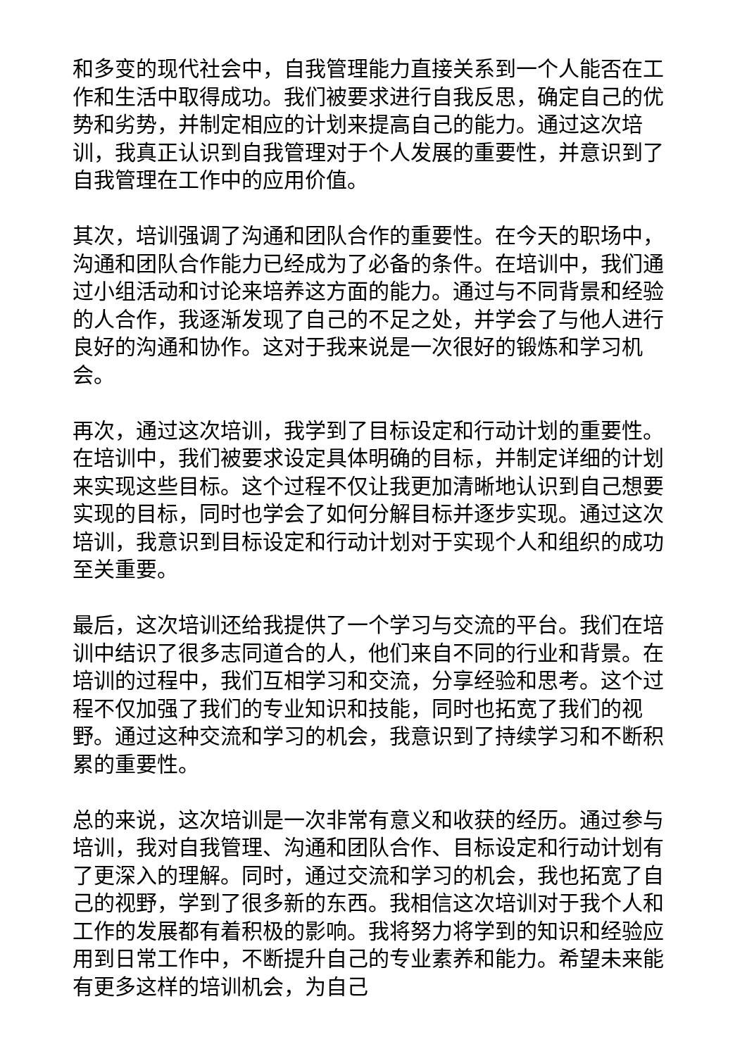和多变的现代社会中，自我管理能力直接关系到一个人能否在工作和生活中取得成功。我们被要求进行自我反思，确定自己的优势和劣势，并制定相应的计划来提高自己的能力。通过这次培训，我真正认识到自我管理对于个人发展的重要性，并意识到了自我管理在工作中的应用价值。
其次，培训强调了沟通和团队合作的重要性。在今天的职场中，沟通和团队合作能力已经成为了必备的条件。在培训中，我们通过小组活动和讨论来培养这方面的能力。通过与不同背景和经验的人合作，我逐渐发现了自己的不足之处，并学会了与他人进行良好的沟通和协作。这对于我来说是一次很好的锻炼和学习机会。
再次，通过这次培训，我学到了目标设定和行动计划的重要性。在培训中，我们被要求设定具体明确的目标，并制定详细的计划来实现这些目标。这个过程不仅让我更加清晰地认识到自己想要实现的目标，同时也学会了如何分解目标并逐步实现。通过这次培训，我意识到目标设定和行动计划对于实现个人和组织的成功至关重要。
最后，这次培训还给我提供了一个学习与交流的平台。我们在培训中结识了很多志同道合的人，他们来自不同的行业和背景。在培训的过程中，我们互相学习和交流，分享经验和思考。这个过程不仅加强了我们的专业知识和技能，同时也拓宽了我们的视野。通过这种交流和学习的机会，我意识到了持续学习和不断积累的重要性。
总的来说，这次培训是一次非常有意义和收获的经历。通过参与培训，我对自我管理、沟通和团队合作、目标设定和行动计划有了更深入的理解。同时，通过交流和学习的机会，我也拓宽了自己的视野，学到了很多新的东西。我相信这次培训对于我个人和工作的发展都有着积极的影响。我将努力将学到的知识和经验应用到日常工作中，不断提升自己的专业素养和能力。希望未来能有更多这样的培训机会，为自己